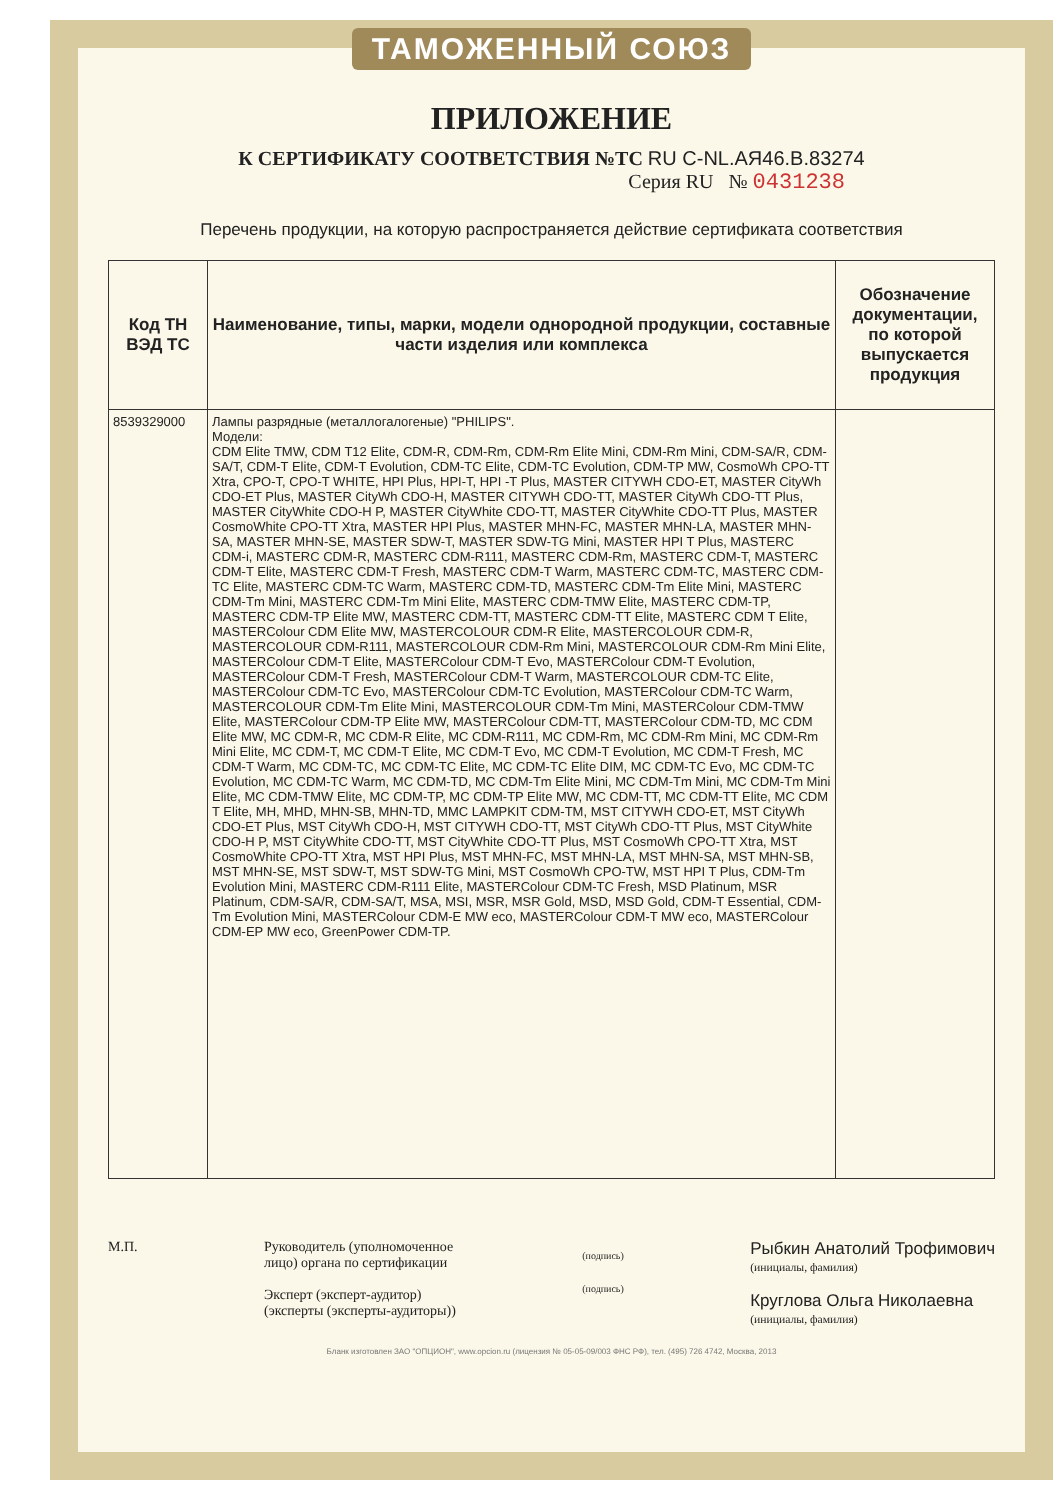ТАМОЖЕННЫЙ СОЮЗ
ПРИЛОЖЕНИЕ
К СЕРТИФИКАТУ СООТВЕТСТВИЯ №ТС RU C-NL.АЯ46.В.83274
Серия RU № 0431238
Перечень продукции, на которую распространяется действие сертификата соответствия
| Код ТН ВЭД ТС | Наименование, типы, марки, модели однородной продукции, составные части изделия или комплекса | Обозначение документации, по которой выпускается продукция |
| --- | --- | --- |
| 8539329000 | Лампы разрядные (металлогалогеные) "PHILIPS". Модели: CDM Elite TMW, CDM T12 Elite, CDM-R, CDM-Rm, CDM-Rm Elite Mini, CDM-Rm Mini, CDM-SA/R, CDM-SA/T, CDM-T Elite, CDM-T Evolution, CDM-TC Elite, CDM-TC Evolution, CDM-TP MW, CosmoWh CPO-TT Xtra, CPO-T, CPO-T WHITE, HPI Plus, HPI-T, HPI -T Plus, MASTER CITYWH CDO-ET, MASTER CityWh CDO-ET Plus, MASTER CityWh CDO-H, MASTER CITYWH CDO-TT, MASTER CityWh CDO-TT Plus, MASTER CityWhite CDO-H P, MASTER CityWhite CDO-TT, MASTER CityWhite CDO-TT Plus, MASTER CosmoWhite CPO-TT Xtra, MASTER HPI Plus, MASTER MHN-FC, MASTER MHN-LA, MASTER MHN-SA, MASTER MHN-SE, MASTER SDW-T, MASTER SDW-TG Mini, MASTER HPI T Plus, MASTERC CDM-i, MASTERC CDM-R, MASTERC CDM-R111, MASTERC CDM-Rm, MASTERC CDM-T, MASTERC CDM-T Elite, MASTERC CDM-T Fresh, MASTERC CDM-T Warm, MASTERC CDM-TC, MASTERC CDM-TC Elite, MASTERC CDM-TC Warm, MASTERC CDM-TD, MASTERC CDM-Tm Elite Mini, MASTERC CDM-Tm Mini, MASTERC CDM-Tm Mini Elite, MASTERC CDM-TMW Elite, MASTERC CDM-TP, MASTERC CDM-TP Elite MW, MASTERC CDM-TT, MASTERC CDM-TT Elite, MASTERC CDM T Elite, MASTERColour CDM Elite MW, MASTERCOLOUR CDM-R Elite, MASTERCOLOUR CDM-R, MASTERCOLOUR CDM-R111, MASTERCOLOUR CDM-Rm Mini, MASTERCOLOUR CDM-Rm Mini Elite, MASTERColour CDM-T Elite, MASTERColour CDM-T Evo, MASTERColour CDM-T Evolution, MASTERColour CDM-T Fresh, MASTERColour CDM-T Warm, MASTERCOLOUR CDM-TC Elite, MASTERColour CDM-TC Evo, MASTERColour CDM-TC Evolution, MASTERColour CDM-TC Warm, MASTERCOLOUR CDM-Tm Elite Mini, MASTERCOLOUR CDM-Tm Mini, MASTERColour CDM-TMW Elite, MASTERColour CDM-TP Elite MW, MASTERColour CDM-TT, MASTERColour CDM-TD, MC CDM Elite MW, MC CDM-R, MC CDM-R Elite, MC CDM-R111, MC CDM-Rm, MC CDM-Rm Mini, MC CDM-Rm Mini Elite, MC CDM-T, MC CDM-T Elite, MC CDM-T Evo, MC CDM-T Evolution, MC CDM-T Fresh, MC CDM-T Warm, MC CDM-TC, MC CDM-TC Elite, MC CDM-TC Elite DIM, MC CDM-TC Evo, MC CDM-TC Evolution, MC CDM-TC Warm, MC CDM-TD, MC CDM-Tm Elite Mini, MC CDM-Tm Mini, MC CDM-Tm Mini Elite, MC CDM-TMW Elite, MC CDM-TP, MC CDM-TP Elite MW, MC CDM-TT, MC CDM-TT Elite, MC CDM T Elite, MH, MHD, MHN-SB, MHN-TD, MMC LAMPKIT CDM-TM, MST CITYWH CDO-ET, MST CityWh CDO-ET Plus, MST CityWh CDO-H, MST CITYWH CDO-TT, MST CityWh CDO-TT Plus, MST CityWhite CDO-H P, MST CityWhite CDO-TT, MST CityWhite CDO-TT Plus, MST CosmoWh CPO-TT Xtra, MST CosmoWhite CPO-TT Xtra, MST HPI Plus, MST MHN-FC, MST MHN-LA, MST MHN-SA, MST MHN-SB, MST MHN-SE, MST SDW-T, MST SDW-TG Mini, MST CosmoWh CPO-TW, MST HPI T Plus, CDM-Tm Evolution Mini, MASTERC CDM-R111 Elite, MASTERColour CDM-TC Fresh, MSD Platinum, MSR Platinum, CDM-SA/R, CDM-SA/T, MSA, MSI, MSR, MSR Gold, MSD, MSD Gold, CDM-T Essential, CDM-Tm Evolution Mini, MASTERColour CDM-E MW eco, MASTERColour CDM-T MW eco, MASTERColour CDM-EP MW eco, GreenPower CDM-TP. | |
М.П. Руководитель (уполномоченное
лицо) органа по сертификации
Эксперт (эксперт-аудитор)
(эксперты (эксперты-аудиторы))
(подпись)
(подпись)
Рыбкин Анатолий Трофимович
(инициалы, фамилия)
Круглова Ольга Николаевна
(инициалы, фамилия)
Бланк изготовлен ЗАО "ОПЦИОН", www.opcion.ru (лицензия № 05-05-09/003 ФНС РФ), тел. (495) 726 4742, Москва, 2013